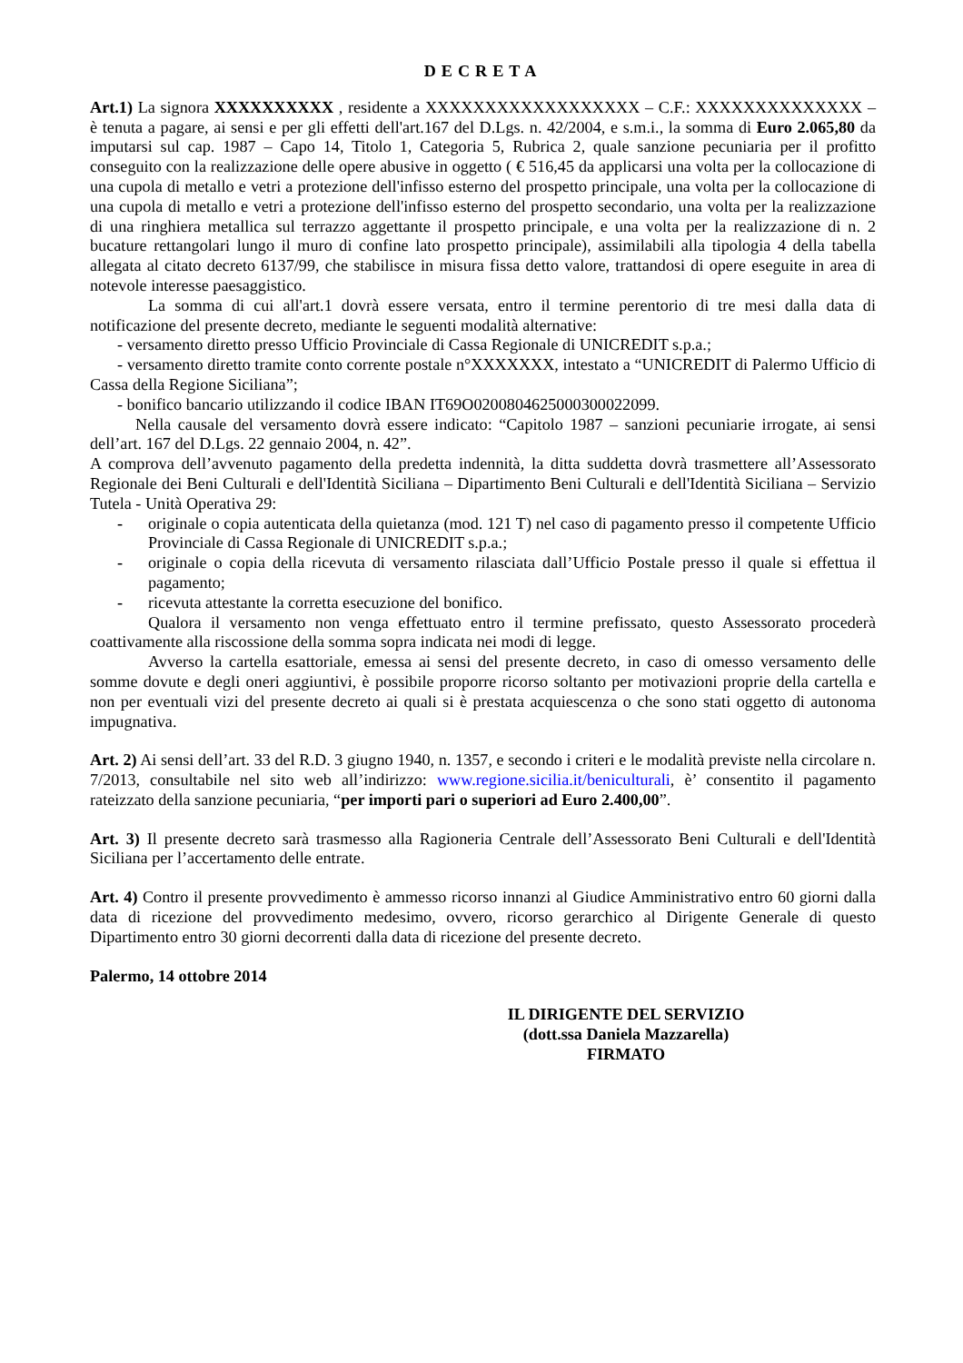DECRETA
Art.1) La signora XXXXXXXXXX , residente a XXXXXXXXXXXXXXXXXX – C.F.: XXXXXXXXXXXXXX – è tenuta a pagare, ai sensi e per gli effetti dell'art.167 del D.Lgs. n. 42/2004, e s.m.i., la somma di Euro 2.065,80 da imputarsi sul cap. 1987 – Capo 14, Titolo 1, Categoria 5, Rubrica 2, quale sanzione pecuniaria per il profitto conseguito con la realizzazione delle opere abusive in oggetto ( € 516,45 da applicarsi una volta per la collocazione di una cupola di metallo e vetri a protezione dell'infisso esterno del prospetto principale, una volta per la collocazione di una cupola di metallo e vetri a protezione dell'infisso esterno del prospetto secondario, una volta per la realizzazione di una ringhiera metallica sul terrazzo aggettante il prospetto principale, e una volta per la realizzazione di n. 2 bucature rettangolari lungo il muro di confine lato prospetto principale), assimilabili alla tipologia 4 della tabella allegata al citato decreto 6137/99, che stabilisce in misura fissa detto valore, trattandosi di opere eseguite in area di notevole interesse paesaggistico.
La somma di cui all'art.1 dovrà essere versata, entro il termine perentorio di tre mesi dalla data di notificazione del presente decreto, mediante le seguenti modalità alternative:
- versamento diretto presso Ufficio Provinciale di Cassa Regionale di UNICREDIT s.p.a.;
- versamento diretto tramite conto corrente postale n°XXXXXXX, intestato a “UNICREDIT di Palermo Ufficio di Cassa della Regione Siciliana”;
- bonifico bancario utilizzando il codice IBAN IT69O0200804625000300022099.
Nella causale del versamento dovrà essere indicato: “Capitolo 1987 – sanzioni pecuniarie irrogate, ai sensi dell’art. 167 del D.Lgs. 22 gennaio 2004, n. 42”.
A comprova dell’avvenuto pagamento della predetta indennità, la ditta suddetta dovrà trasmettere all’Assessorato Regionale dei Beni Culturali e dell'Identità Siciliana – Dipartimento Beni Culturali e dell'Identità Siciliana – Servizio Tutela - Unità Operativa 29:
- originale o copia autenticata della quietanza (mod. 121 T) nel caso di pagamento presso il competente Ufficio Provinciale di Cassa Regionale di UNICREDIT s.p.a.;
- originale o copia della ricevuta di versamento rilasciata dall’Ufficio Postale presso il quale si effettua il pagamento;
- ricevuta attestante la corretta esecuzione del bonifico.
Qualora il versamento non venga effettuato entro il termine prefissato, questo Assessorato procederà coattivamente alla riscossione della somma sopra indicata nei modi di legge.
Avverso la cartella esattoriale, emessa ai sensi del presente decreto, in caso di omesso versamento delle somme dovute e degli oneri aggiuntivi, è possibile proporre ricorso soltanto per motivazioni proprie della cartella e non per eventuali vizi del presente decreto ai quali si è prestata acquiescenza o che sono stati oggetto di autonoma impugnativa.
Art. 2) Ai sensi dell’art. 33 del R.D. 3 giugno 1940, n. 1357, e secondo i criteri e le modalità previste nella circolare n. 7/2013, consultabile nel sito web all’indirizzo: www.regione.sicilia.it/beniculturali, è’ consentito il pagamento rateizzato della sanzione pecuniaria, “per importi pari o superiori ad Euro 2.400,00”.
Art. 3) Il presente decreto sarà trasmesso alla Ragioneria Centrale dell’Assessorato Beni Culturali e dell'Identità Siciliana per l’accertamento delle entrate.
Art. 4) Contro il presente provvedimento è ammesso ricorso innanzi al Giudice Amministrativo entro 60 giorni dalla data di ricezione del provvedimento medesimo, ovvero, ricorso gerarchico al Dirigente Generale di questo Dipartimento entro 30 giorni decorrenti dalla data di ricezione del presente decreto.
Palermo, 14 ottobre 2014
IL DIRIGENTE DEL SERVIZIO
(dott.ssa Daniela Mazzarella)
FIRMATO